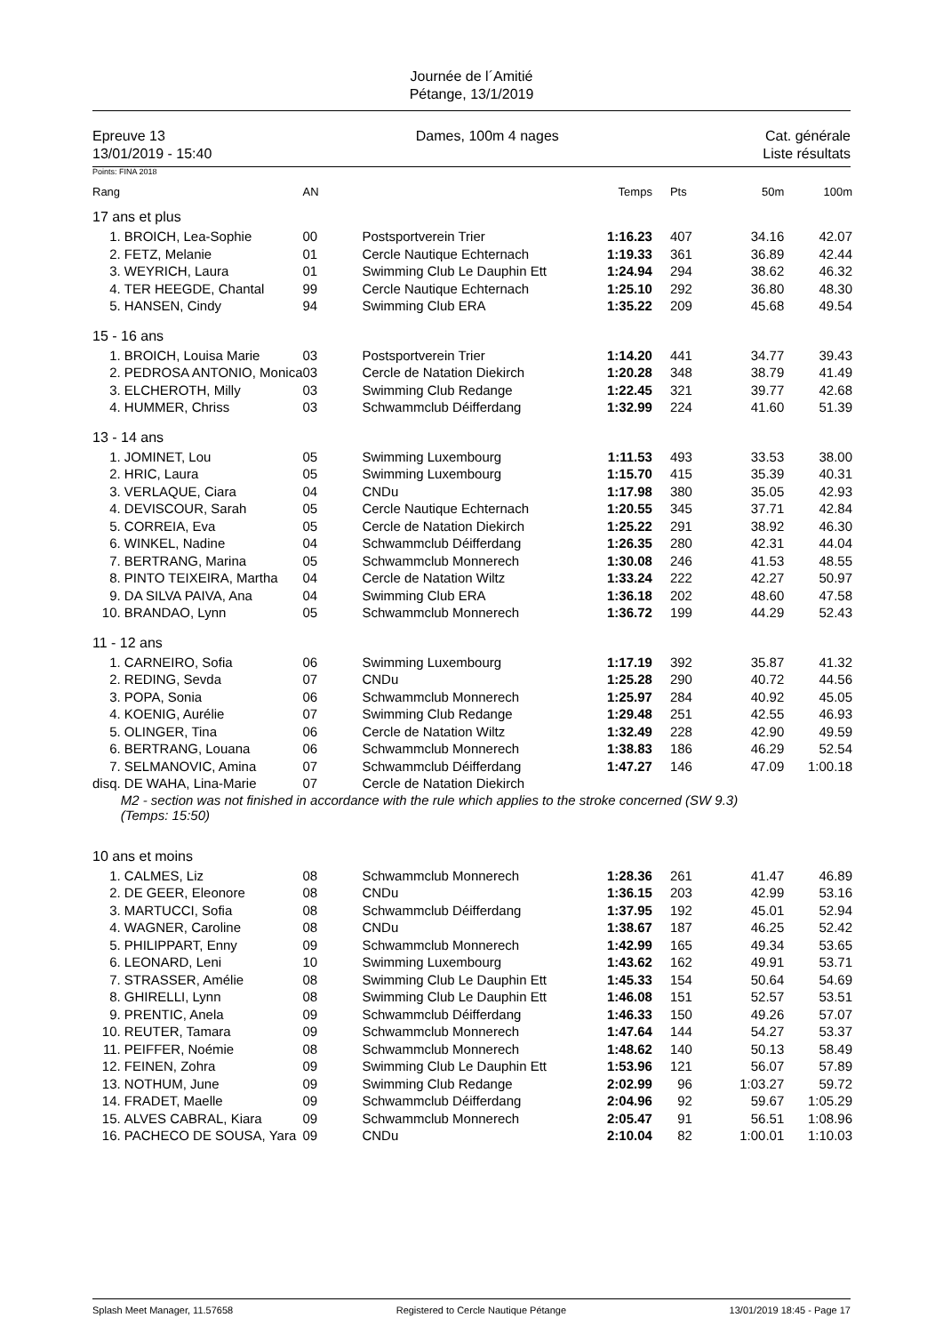Journée de l´Amitié
Pétange, 13/1/2019
Epreuve 13
13/01/2019 - 15:40
Dames, 100m 4 nages Cat. générale
Liste résultats
Points: FINA 2018
| Rang | | AN | | Temps | Pts | 50m | 100m |
| --- | --- | --- | --- | --- | --- | --- | --- |
| 17 ans et plus | | | | | | | |
| 1. | BROICH, Lea-Sophie | 00 | Postsportverein Trier | 1:16.23 | 407 | 34.16 | 42.07 |
| 2. | FETZ, Melanie | 01 | Cercle Nautique Echternach | 1:19.33 | 361 | 36.89 | 42.44 |
| 3. | WEYRICH, Laura | 01 | Swimming Club Le Dauphin Ett | 1:24.94 | 294 | 38.62 | 46.32 |
| 4. | TER HEEGDE, Chantal | 99 | Cercle Nautique Echternach | 1:25.10 | 292 | 36.80 | 48.30 |
| 5. | HANSEN, Cindy | 94 | Swimming Club ERA | 1:35.22 | 209 | 45.68 | 49.54 |
| 15 - 16 ans | | | | | | | |
| 1. | BROICH, Louisa Marie | 03 | Postsportverein Trier | 1:14.20 | 441 | 34.77 | 39.43 |
| 2. | PEDROSA ANTONIO, Monica | 03 | Cercle de Natation Diekirch | 1:20.28 | 348 | 38.79 | 41.49 |
| 3. | ELCHEROTH, Milly | 03 | Swimming Club Redange | 1:22.45 | 321 | 39.77 | 42.68 |
| 4. | HUMMER, Chriss | 03 | Schwammclub Déifferdang | 1:32.99 | 224 | 41.60 | 51.39 |
| 13 - 14 ans | | | | | | | |
| 1. | JOMINET, Lou | 05 | Swimming Luxembourg | 1:11.53 | 493 | 33.53 | 38.00 |
| 2. | HRIC, Laura | 05 | Swimming Luxembourg | 1:15.70 | 415 | 35.39 | 40.31 |
| 3. | VERLAQUE, Ciara | 04 | CNDu | 1:17.98 | 380 | 35.05 | 42.93 |
| 4. | DEVISCOUR, Sarah | 05 | Cercle Nautique Echternach | 1:20.55 | 345 | 37.71 | 42.84 |
| 5. | CORREIA, Eva | 05 | Cercle de Natation Diekirch | 1:25.22 | 291 | 38.92 | 46.30 |
| 6. | WINKEL, Nadine | 04 | Schwammclub Déifferdang | 1:26.35 | 280 | 42.31 | 44.04 |
| 7. | BERTRANG, Marina | 05 | Schwammclub Monnerech | 1:30.08 | 246 | 41.53 | 48.55 |
| 8. | PINTO TEIXEIRA, Martha | 04 | Cercle de Natation Wiltz | 1:33.24 | 222 | 42.27 | 50.97 |
| 9. | DA SILVA PAIVA, Ana | 04 | Swimming Club ERA | 1:36.18 | 202 | 48.60 | 47.58 |
| 10. | BRANDAO, Lynn | 05 | Schwammclub Monnerech | 1:36.72 | 199 | 44.29 | 52.43 |
| 11 - 12 ans | | | | | | | |
| 1. | CARNEIRO, Sofia | 06 | Swimming Luxembourg | 1:17.19 | 392 | 35.87 | 41.32 |
| 2. | REDING, Sevda | 07 | CNDu | 1:25.28 | 290 | 40.72 | 44.56 |
| 3. | POPA, Sonia | 06 | Schwammclub Monnerech | 1:25.97 | 284 | 40.92 | 45.05 |
| 4. | KOENIG, Aurélie | 07 | Swimming Club Redange | 1:29.48 | 251 | 42.55 | 46.93 |
| 5. | OLINGER, Tina | 06 | Cercle de Natation Wiltz | 1:32.49 | 228 | 42.90 | 49.59 |
| 6. | BERTRANG, Louana | 06 | Schwammclub Monnerech | 1:38.83 | 186 | 46.29 | 52.54 |
| 7. | SELMANOVIC, Amina | 07 | Schwammclub Déifferdang | 1:47.27 | 146 | 47.09 | 1:00.18 |
| disq. | DE WAHA, Lina-Marie | 07 | Cercle de Natation Diekirch | | | | |
| | M2 - section was not finished in accordance with the rule which applies to the stroke concerned (SW 9.3) (Temps: 15:50) | | | | | | |
| 10 ans et moins | | | | | | | |
| 1. | CALMES, Liz | 08 | Schwammclub Monnerech | 1:28.36 | 261 | 41.47 | 46.89 |
| 2. | DE GEER, Eleonore | 08 | CNDu | 1:36.15 | 203 | 42.99 | 53.16 |
| 3. | MARTUCCI, Sofia | 08 | Schwammclub Déifferdang | 1:37.95 | 192 | 45.01 | 52.94 |
| 4. | WAGNER, Caroline | 08 | CNDu | 1:38.67 | 187 | 46.25 | 52.42 |
| 5. | PHILIPPART, Enny | 09 | Schwammclub Monnerech | 1:42.99 | 165 | 49.34 | 53.65 |
| 6. | LEONARD, Leni | 10 | Swimming Luxembourg | 1:43.62 | 162 | 49.91 | 53.71 |
| 7. | STRASSER, Amélie | 08 | Swimming Club Le Dauphin Ett | 1:45.33 | 154 | 50.64 | 54.69 |
| 8. | GHIRELLI, Lynn | 08 | Swimming Club Le Dauphin Ett | 1:46.08 | 151 | 52.57 | 53.51 |
| 9. | PRENTIC, Anela | 09 | Schwammclub Déifferdang | 1:46.33 | 150 | 49.26 | 57.07 |
| 10. | REUTER, Tamara | 09 | Schwammclub Monnerech | 1:47.64 | 144 | 54.27 | 53.37 |
| 11. | PEIFFER, Noémie | 08 | Schwammclub Monnerech | 1:48.62 | 140 | 50.13 | 58.49 |
| 12. | FEINEN, Zohra | 09 | Swimming Club Le Dauphin Ett | 1:53.96 | 121 | 56.07 | 57.89 |
| 13. | NOTHUM, June | 09 | Swimming Club Redange | 2:02.99 | 96 | 1:03.27 | 59.72 |
| 14. | FRADET, Maelle | 09 | Schwammclub Déifferdang | 2:04.96 | 92 | 59.67 | 1:05.29 |
| 15. | ALVES CABRAL, Kiara | 09 | Schwammclub Monnerech | 2:05.47 | 91 | 56.51 | 1:08.96 |
| 16. | PACHECO DE SOUSA, Yara | 09 | CNDu | 2:10.04 | 82 | 1:00.01 | 1:10.03 |
Splash Meet Manager, 11.57658 Registered to Cercle Nautique Pétange 13/01/2019 18:45 - Page 17